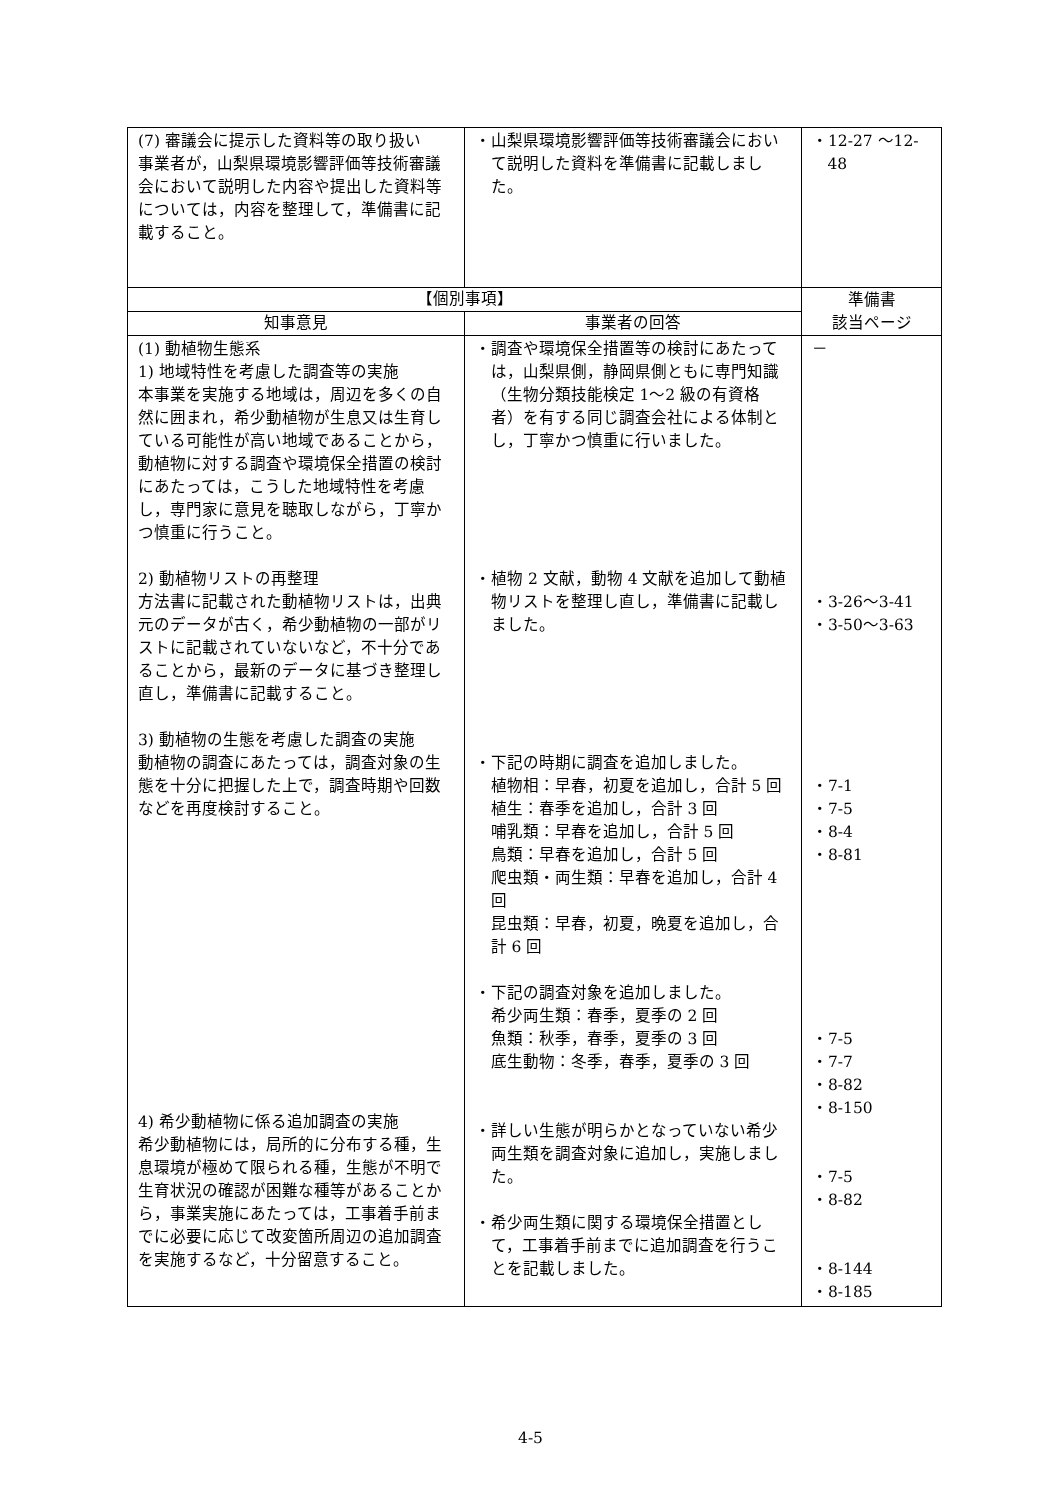| (7) 審議会に提示した資料等の取り扱い 事業者が，山梨県環境影響評価等技術審議会において説明した内容や提出した資料等については，内容を整理して，準備書に記載すること。 | ・山梨県環境影響評価等技術審議会において説明した資料を準備書に記載しました。 | ・12-27 ～12-48 |
| 【個別事項】 | | 準備書 該当ページ |
| 知事意見 | 事業者の回答 | |
| (1) 動植物生態系 1) 地域特性を考慮した調査等の実施 本事業を実施する地域は，周辺を多くの自然に囲まれ，希少動植物が生息又は生育している可能性が高い地域であることから，動植物に対する調査や環境保全措置の検討にあたっては，こうした地域特性を考慮し，専門家に意見を聴取しながら，丁寧かつ慎重に行うこと。 2) 動植物リストの再整理 方法書に記載された動植物リストは，出典元のデータが古く，希少動植物の一部がリストに記載されていないなど，不十分であることから，最新のデータに基づき整理し直し，準備書に記載すること。 3) 動植物の生態を考慮した調査の実施 動植物の調査にあたっては，調査対象の生態を十分に把握した上で，調査時期や回数などを再度検討すること。 4) 希少動植物に係る追加調査の実施 希少動植物には，局所的に分布する種，生息環境が極めて限られる種，生態が不明で生育状況の確認が困難な種等があることから，事業実施にあたっては，工事着手前までに必要に応じて改変箇所周辺の追加調査を実施するなど，十分留意すること。 | ・調査や環境保全措置等の検討にあたっては，山梨県側，静岡県側ともに専門知識（生物分類技能検定 1～2 級の有資格者）を有する同じ調査会社による体制とし，丁寧かつ慎重に行いました。 ・植物 2 文献，動物 4 文献を追加して動植物リストを整理し直し，準備書に記載しました。 ・下記の時期に調査を追加しました。 植物相：早春，初夏を追加し，合計 5 回 植生：春季を追加し，合計 3 回 哺乳類：早春を追加し，合計 5 回 鳥類：早春を追加し，合計 5 回 爬虫類・両生類：早春を追加し，合計 4 回 昆虫類：早春，初夏，晩夏を追加し，合計 6 回 ・下記の調査対象を追加しました。 希少両生類：春季，夏季の 2 回 魚類：秋季，春季，夏季の 3 回 底生動物：冬季，春季，夏季の 3 回 ・詳しい生態が明らかとなっていない希少両生類を調査対象に追加し，実施しました。 ・希少両生類に関する環境保全措置として，工事着手前までに追加調査を行うことを記載しました。 | － ・3-26～3-41 ・3-50～3-63 ・7-1 ・7-5 ・8-4 ・8-81 ・7-5 ・7-7 ・8-82 ・8-150 ・7-5 ・8-82 ・8-144 ・8-185 |
4-5